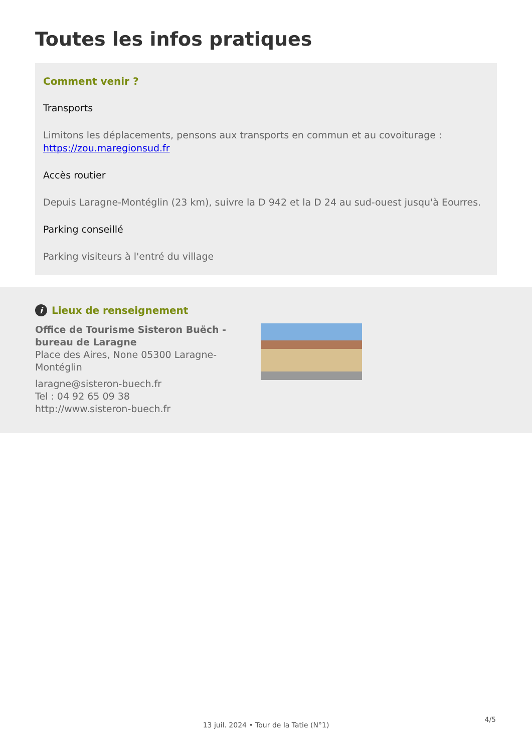Toutes les infos pratiques
Comment venir ?
Transports
Limitons les déplacements, pensons aux transports en commun et au covoiturage : https://zou.maregionsud.fr
Accès routier
Depuis Laragne-Montéglin (23 km), suivre la D 942 et la D 24 au sud-ouest jusqu'à Eourres.
Parking conseillé
Parking visiteurs à l'entré du village
i Lieux de renseignement
Office de Tourisme Sisteron Buëch - bureau de Laragne
Place des Aires, None 05300 Laragne-Montéglin
laragne@sisteron-buech.fr
Tel : 04 92 65 09 38
http://www.sisteron-buech.fr
13 juil. 2024 • Tour de la Tatie (N°1)
4/5